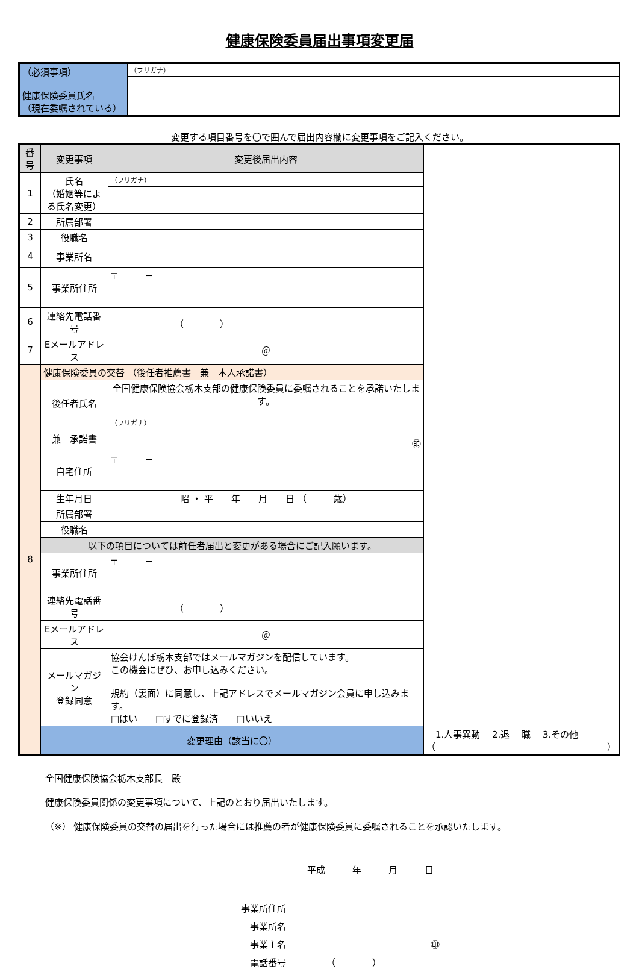健康保険委員届出事項変更届
| （必須事項） 健康保険委員氏名 （現在委嘱されている） | （フリガナ） |
変更する項目番号を〇で囲んで届出内容欄に変更事項をご記入ください。
| 番号 | 変更事項 | 変更後届出内容 | |
| --- | --- | --- | --- |
| 1 | 氏名 （婚姻等による氏名変更） | （フリガナ） | |
| 2 | 所属部署 | | |
| 3 | 役職名 | | |
| 4 | 事業所名 | | |
| 5 | 事業所住所 | 〒 － | |
| 6 | 連絡先電話番号 | （ ） | |
| 7 | Eメールアドレス | ＠ | |
| 8 | 健康保険委員の交替 （後任者推薦書 兼 本人承諾書） | | |
| | 後任者氏名 | 全国健康保険協会栃木支部の健康保険委員に委嘱されることを承諾いたします。 （フリガナ） ㊞ | |
| | 兼 承諾書 | | |
| | 自宅住所 | 〒 － | |
| | 生年月日 | 昭 ・ 平 年 月 日 （ 歳） | |
| | 所属部署 | | |
| | 役職名 | | |
| | 以下の項目については前任者届出と変更がある場合にご記入願います。 | | |
| | 事業所住所 | 〒 － | |
| | 連絡先電話番号 | （ ） | |
| | Eメールアドレス | ＠ | |
| | メールマガジン 登録同意 | 協会けんぽ栃木支部ではメールマガジンを配信しています。 この機会にぜひ、お申し込みください。 規約（裏面）に同意し、上記アドレスでメールマガジン会員に申し込みます。 □はい □すでに登録済 □いいえ | |
| | 変更理由（該当に〇） | | 1.人事異動 2.退 職 3.その他（ ） |
全国健康保険協会栃木支部長　殿
健康保険委員関係の変更事項について、上記のとおり届出いたします。
（※） 健康保険委員の交替の届出を行った場合には推薦の者が健康保険委員に委嘱されることを承認いたします。
平成　　　年　　　月　　　日
事業所住所
　事業所名
　事業主名　　　　　　　　　　　　　　　　㊞
　電話番号　　　　　（　　　　）